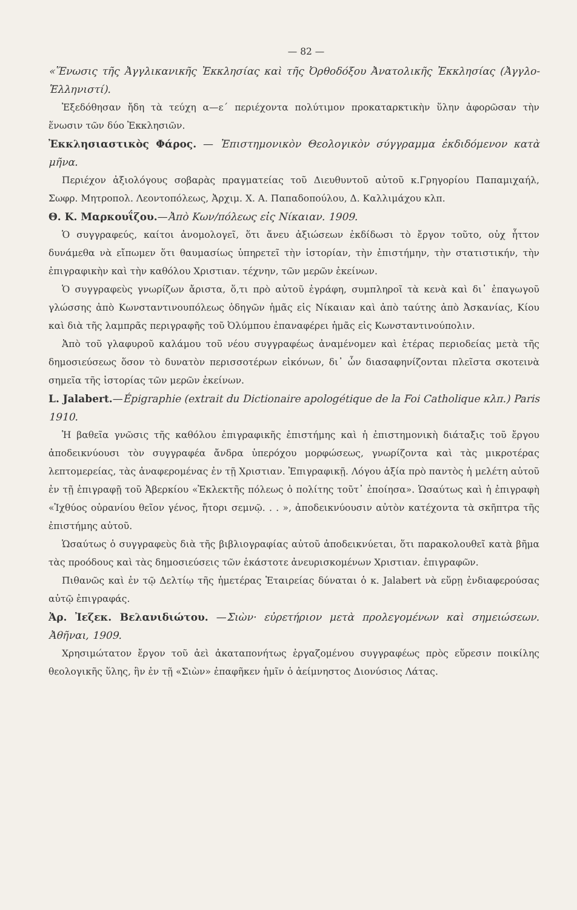— 82 —
«Ἕνωσις τῆς Ἀγγλικανικῆς Ἐκκλησίας καὶ τῆς Ὀρθοδόξου Ἀνατολικῆς Ἐκκλησίας (Ἀγγλο-Ἑλληνιστί).
Ἐξεδόθησαν ἤδη τὰ τεύχη α—ε´ περιέχοντα πολύτιμον προκαταρκτικὴν ὕλην ἀφορῶσαν τὴν ἕνωσιν τῶν δύο Ἐκκλησιῶν.
Ἐκκλησιαστικὸς Φάρος. — Ἐπιστημονικὸν Θεολογικὸν σύγγραμμα ἐκδιδόμενον κατὰ μῆνα.
Περιέχον ἀξιολόγους σοβαρὰς πραγματείας τοῦ Διευθυντοῦ αὐτοῦ κ.Γρηγορίου Παπαμιχαήλ, Σωφρ. Μητροπολ. Λεοντοπόλεως, Ἀρχιμ. Χ. Α. Παπαδοπούλου, Δ. Καλλιμάχου κλπ.
Θ. Κ. Μαρκουΐζου.—Ἀπὸ Κων/πόλεως εἰς Νίκαιαν. 1909.
Ὁ συγγραφεύς, καίτοι ἀνομολογεῖ, ὅτι ἄνευ ἀξιώσεων ἐκδίδωσι τὸ ἔργον τοῦτο, οὐχ ἧττον δυνάμεθα νὰ εἴπωμεν ὅτι θαυμασίως ὑπηρετεῖ τὴν ἱστορίαν, τὴν ἐπιστήμην, τὴν στατιστικήν, τὴν ἐπιγραφικὴν καὶ τὴν καθόλου Χριστιαν. τέχνην, τῶν μερῶν ἐκείνων.
Ὁ συγγραφεὺς γνωρίζων ἄριστα, ὅ,τι πρὸ αὐτοῦ ἐγράφη, συμπληροῖ τὰ κενὰ καὶ δι᾽ ἐπαγωγοῦ γλώσσης ἀπὸ Κωνσταντινουπόλεως ὁδηγῶν ἡμᾶς εἰς Νίκαιαν καὶ ἀπὸ ταύτης ἀπὸ Ἀσκανίας, Κίου καὶ διὰ τῆς λαμπρᾶς περιγραφῆς τοῦ Ὀλύμπου ἐπαναφέρει ἡμᾶς εἰς Κωνσταντινούπολιν.
Ἀπὸ τοῦ γλαφυροῦ καλάμου τοῦ νέου συγγραφέως ἀναμένομεν καὶ ἑτέρας περιοδείας μετὰ τῆς δημοσιεύσεως ὅσον τὸ δυνατὸν περισσοτέρων εἰκόνων, δι᾽ ὧν διασαφηνίζονται πλεῖστα σκοτεινὰ σημεῖα τῆς ἱστορίας τῶν μερῶν ἐκείνων.
L. Jalabert.—Épigraphie (extrait du Dictionaire apologétique de la Foi Catholique κλπ.) Paris 1910.
Ἡ βαθεῖα γνῶσις τῆς καθόλου ἐπιγραφικῆς ἐπιστήμης καὶ ἡ ἐπιστημονικὴ διάταξις τοῦ ἔργου ἀποδεικνύουσι τὸν συγγραφέα ἄνδρα ὑπερόχου μορφώσεως, γνωρίζοντα καὶ τὰς μικροτέρας λεπτομερείας, τὰς ἀναφερομένας ἐν τῇ Χριστιαν. Ἐπιγραφικῇ. Λόγου ἀξία πρὸ παντὸς ἡ μελέτη αὐτοῦ ἐν τῇ ἐπιγραφῇ τοῦ Ἀβερκίου «Ἐκλεκτῆς πόλεως ὁ πολίτης τοῦτ᾽ ἐποίησα». Ὡσαύτως καὶ ἡ ἐπιγραφὴ «Ἰχθύος οὐρανίου θεῖον γένος, ἤτορι σεμνῷ. . . », ἀποδεικνύουσιν αὐτὸν κατέχοντα τὰ σκῆπτρα τῆς ἐπιστήμης αὐτοῦ.
Ὡσαύτως ὁ συγγραφεὺς διὰ τῆς βιβλιογραφίας αὐτοῦ ἀποδεικνύεται, ὅτι παρακολουθεῖ κατὰ βῆμα τὰς προόδους καὶ τὰς δημοσιεύσεις τῶν ἑκάστοτε ἀνευρισκομένων Χριστιαν. ἐπιγραφῶν.
Πιθανῶς καὶ ἐν τῷ Δελτίῳ τῆς ἡμετέρας Ἑταιρείας δύναται ὁ κ. Jalabert νὰ εὕρῃ ἐνδιαφερούσας αὐτῷ ἐπιγραφάς.
Ἀρ. Ἰεζεκ. Βελανιδιώτου. —Σιὼν· εὐρετήριον μετὰ προλεγομένων καὶ σημειώσεων. Ἀθῆναι, 1909.
Χρησιμώτατον ἔργον τοῦ ἀεὶ ἀκαταπονήτως ἐργαζομένου συγγραφέως πρὸς εὕρεσιν ποικίλης θεολογικῆς ὕλης, ἣν ἐν τῇ «Σιὼν» ἐπαφῆκεν ἡμῖν ὁ ἀείμνηστος Διονύσιος Λάτας.